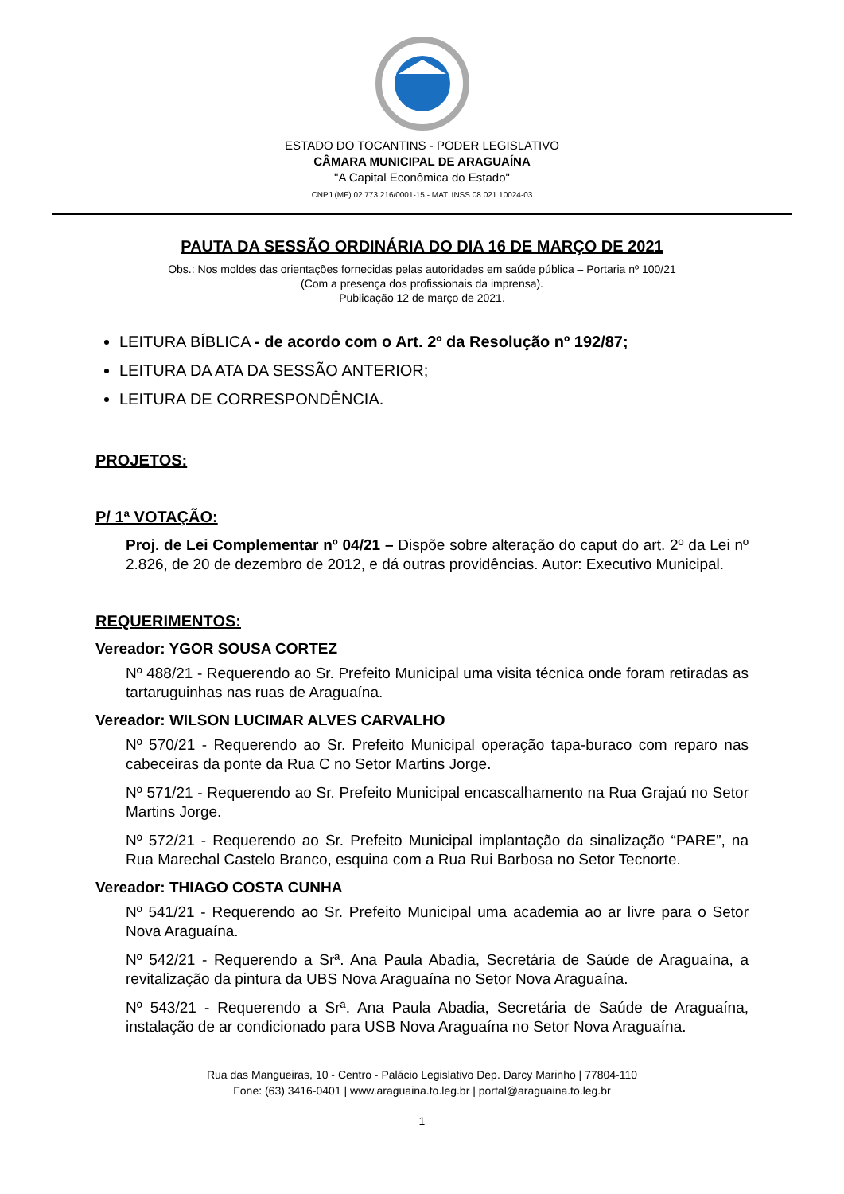ESTADO DO TOCANTINS - PODER LEGISLATIVO
CÂMARA MUNICIPAL DE ARAGUAÍNA
"A Capital Econômica do Estado"
CNPJ (MF) 02.773.216/0001-15 - MAT. INSS 08.021.10024-03
PAUTA DA SESSÃO ORDINÁRIA DO DIA 16 DE MARÇO DE 2021
Obs.: Nos moldes das orientações fornecidas pelas autoridades em saúde pública – Portaria nº 100/21
(Com a presença dos profissionais da imprensa).
Publicação 12 de março de 2021.
LEITURA BÍBLICA - de acordo com o Art. 2º da Resolução nº 192/87;
LEITURA DA ATA DA SESSÃO ANTERIOR;
LEITURA DE CORRESPONDÊNCIA.
PROJETOS:
P/ 1ª VOTAÇÃO:
Proj. de Lei Complementar nº 04/21 – Dispõe sobre alteração do caput do art. 2º da Lei nº 2.826, de 20 de dezembro de 2012, e dá outras providências. Autor: Executivo Municipal.
REQUERIMENTOS:
Vereador: YGOR SOUSA CORTEZ
Nº 488/21 - Requerendo ao Sr. Prefeito Municipal uma visita técnica onde foram retiradas as tartaruguinhas nas ruas de Araguaína.
Vereador: WILSON LUCIMAR ALVES CARVALHO
Nº 570/21 - Requerendo ao Sr. Prefeito Municipal operação tapa-buraco com reparo nas cabeceiras da ponte da Rua C no Setor Martins Jorge.
Nº 571/21 - Requerendo ao Sr. Prefeito Municipal encascalhamento na Rua Grajaú no Setor Martins Jorge.
Nº 572/21 - Requerendo ao Sr. Prefeito Municipal implantação da sinalização “PARE”, na Rua Marechal Castelo Branco, esquina com a Rua Rui Barbosa no Setor Tecnorte.
Vereador: THIAGO COSTA CUNHA
Nº 541/21 - Requerendo ao Sr. Prefeito Municipal uma academia ao ar livre para o Setor Nova Araguaína.
Nº 542/21 - Requerendo a Srª. Ana Paula Abadia, Secretária de Saúde de Araguaína, a revitalização da pintura da UBS Nova Araguaína no Setor Nova Araguaína.
Nº 543/21 - Requerendo a Srª. Ana Paula Abadia, Secretária de Saúde de Araguaína, instalação de ar condicionado para USB Nova Araguaína no Setor Nova Araguaína.
Rua das Mangueiras, 10 - Centro - Palácio Legislativo Dep. Darcy Marinho | 77804-110
Fone: (63) 3416-0401 | www.araguaina.to.leg.br | portal@araguaina.to.leg.br
1